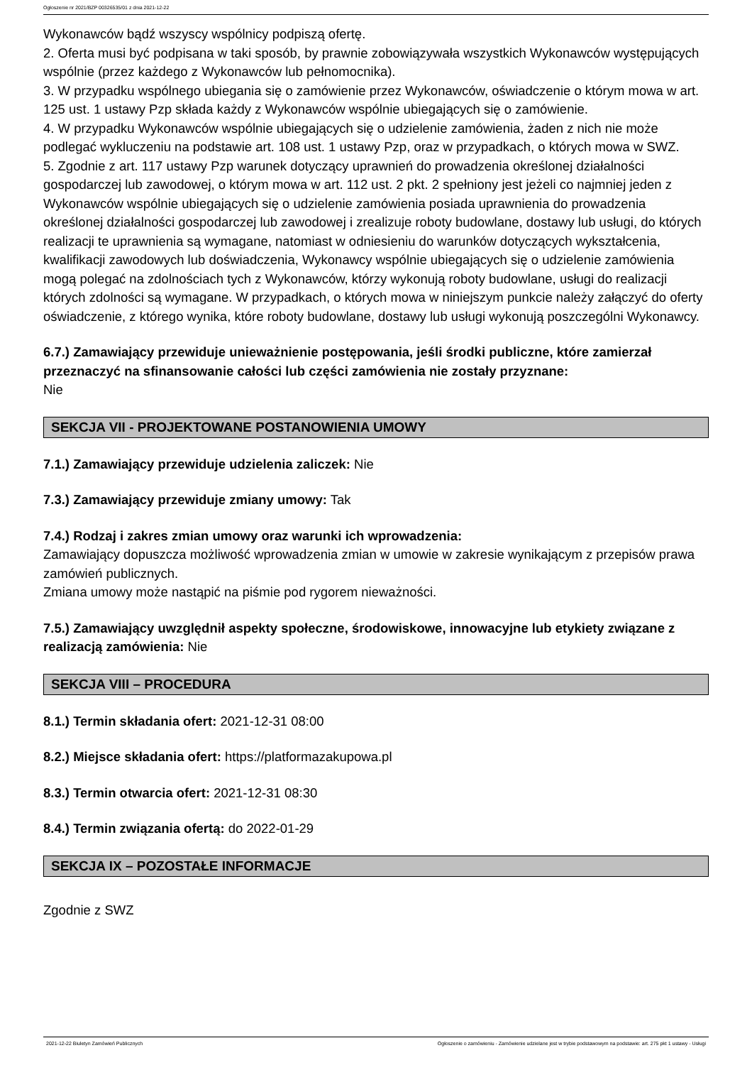Ogłoszenie nr 2021/BZP 00326535/01 z dnia 2021-12-22
Wykonawców bądź wszyscy wspólnicy podpiszą ofertę.
2. Oferta musi być podpisana w taki sposób, by prawnie zobowiązywała wszystkich Wykonawców występujących wspólnie (przez każdego z Wykonawców lub pełnomocnika).
3. W przypadku wspólnego ubiegania się o zamówienie przez Wykonawców, oświadczenie o którym mowa w art. 125 ust. 1 ustawy Pzp składa każdy z Wykonawców wspólnie ubiegających się o zamówienie.
4. W przypadku Wykonawców wspólnie ubiegających się o udzielenie zamówienia, żaden z nich nie może podlegać wykluczeniu na podstawie art. 108 ust. 1 ustawy Pzp, oraz w przypadkach, o których mowa w SWZ.
5. Zgodnie z art. 117 ustawy Pzp warunek dotyczący uprawnień do prowadzenia określonej działalności gospodarczej lub zawodowej, o którym mowa w art. 112 ust. 2 pkt. 2 spełniony jest jeżeli co najmniej jeden z Wykonawców wspólnie ubiegających się o udzielenie zamówienia posiada uprawnienia do prowadzenia określonej działalności gospodarczej lub zawodowej i zrealizuje roboty budowlane, dostawy lub usługi, do których realizacji te uprawnienia są wymagane, natomiast w odniesieniu do warunków dotyczących wykształcenia, kwalifikacji zawodowych lub doświadczenia, Wykonawcy wspólnie ubiegających się o udzielenie zamówienia mogą polegać na zdolnościach tych z Wykonawców, którzy wykonują roboty budowlane, usługi do realizacji których zdolności są wymagane. W przypadkach, o których mowa w niniejszym punkcie należy załączyć do oferty oświadczenie, z którego wynika, które roboty budowlane, dostawy lub usługi wykonują poszczególni Wykonawcy.
6.7.) Zamawiający przewiduje unieważnienie postępowania, jeśli środki publiczne, które zamierzał przeznaczyć na sfinansowanie całości lub części zamówienia nie zostały przyznane:
Nie
SEKCJA VII - PROJEKTOWANE POSTANOWIENIA UMOWY
7.1.) Zamawiający przewiduje udzielenia zaliczek: Nie
7.3.) Zamawiający przewiduje zmiany umowy: Tak
7.4.) Rodzaj i zakres zmian umowy oraz warunki ich wprowadzenia:
Zamawiający dopuszcza możliwość wprowadzenia zmian w umowie w zakresie wynikającym z przepisów prawa zamówień publicznych.
Zmiana umowy może nastąpić na piśmie pod rygorem nieważności.
7.5.) Zamawiający uwzględnił aspekty społeczne, środowiskowe, innowacyjne lub etykiety związane z realizacją zamówienia: Nie
SEKCJA VIII – PROCEDURA
8.1.) Termin składania ofert: 2021-12-31 08:00
8.2.) Miejsce składania ofert: https://platformazakupowa.pl
8.3.) Termin otwarcia ofert: 2021-12-31 08:30
8.4.) Termin związania ofertą: do 2022-01-29
SEKCJA IX – POZOSTAŁE INFORMACJE
Zgodnie z SWZ
2021-12-22 Biuletyn Zamówień Publicznych Ogłoszenie o zamówieniu - Zamówienie udzielane jest w trybie podstawowym na podstawie: art. 275 pkt 1 ustawy - Usługi